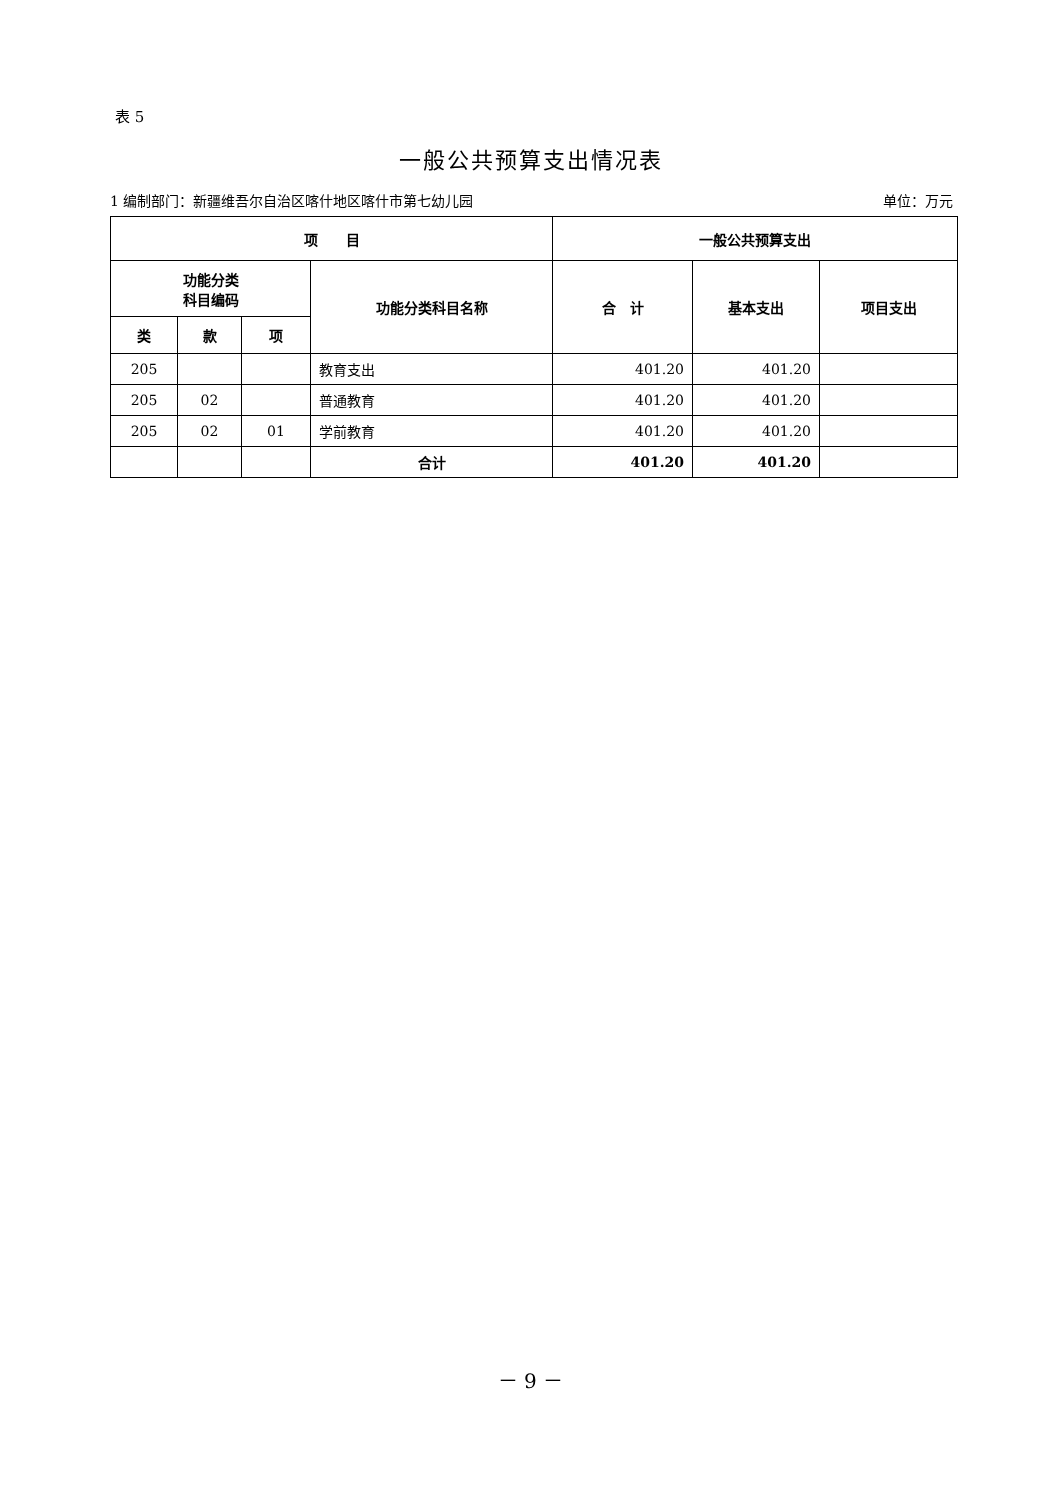表 5
一般公共预算支出情况表
1 编制部门：新疆维吾尔自治区喀什地区喀什市第七幼儿园 单位：万元
| 项 目 | | | | 一般公共预算支出 | | |
| --- | --- | --- | --- | --- | --- | --- |
| 功能分类 科目编码 | | | 功能分类科目名称 | 合 计 | 基本支出 | 项目支出 |
| 类 | 款 | 项 | | | | |
| 205 | | | 教育支出 | 401.20 | 401.20 | |
| 205 | 02 | | 普通教育 | 401.20 | 401.20 | |
| 205 | 02 | 01 | 学前教育 | 401.20 | 401.20 | |
| | | | 合计 | 401.20 | 401.20 | |
－ 9 －